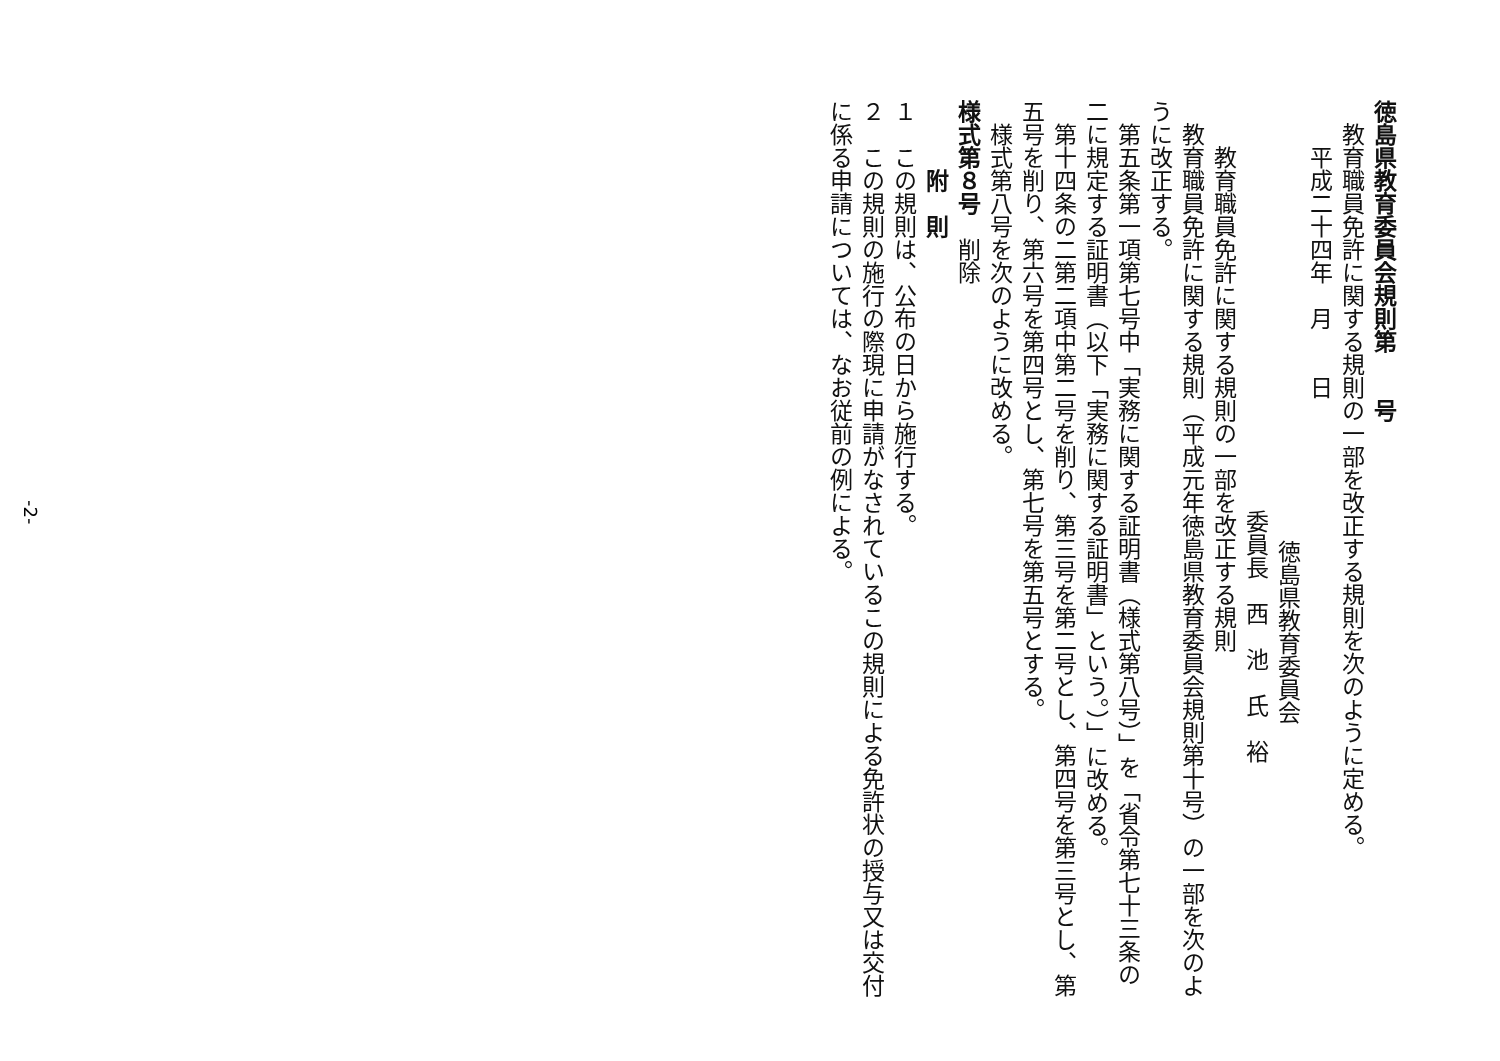徳島県教育委員会規則第　　号
　教育職員免許に関する規則の一部を改正する規則を次のように定める。
　　平成二十四年　月　　日
徳島県教育委員会
委員長　西　池　氏　裕
　　教育職員免許に関する規則の一部を改正する規則
　教育職員免許に関する規則（平成元年徳島県教育委員会規則第十号）の一部を次のように改正する。
　第五条第一項第七号中「実務に関する証明書（様式第八号）」を「省令第七十三条の二に規定する証明書（以下「実務に関する証明書」という。）」に改める。
　第十四条の二第二項中第二号を削り、第三号を第二号とし、第四号を第三号とし、第五号を削り、第六号を第四号とし、第七号を第五号とする。
　様式第八号を次のように改める。
様式第８号　削除
　　　附　則
１　この規則は、公布の日から施行する。
２　この規則の施行の際現に申請がなされているこの規則による免許状の授与又は交付に係る申請については、なお従前の例による。
-2-